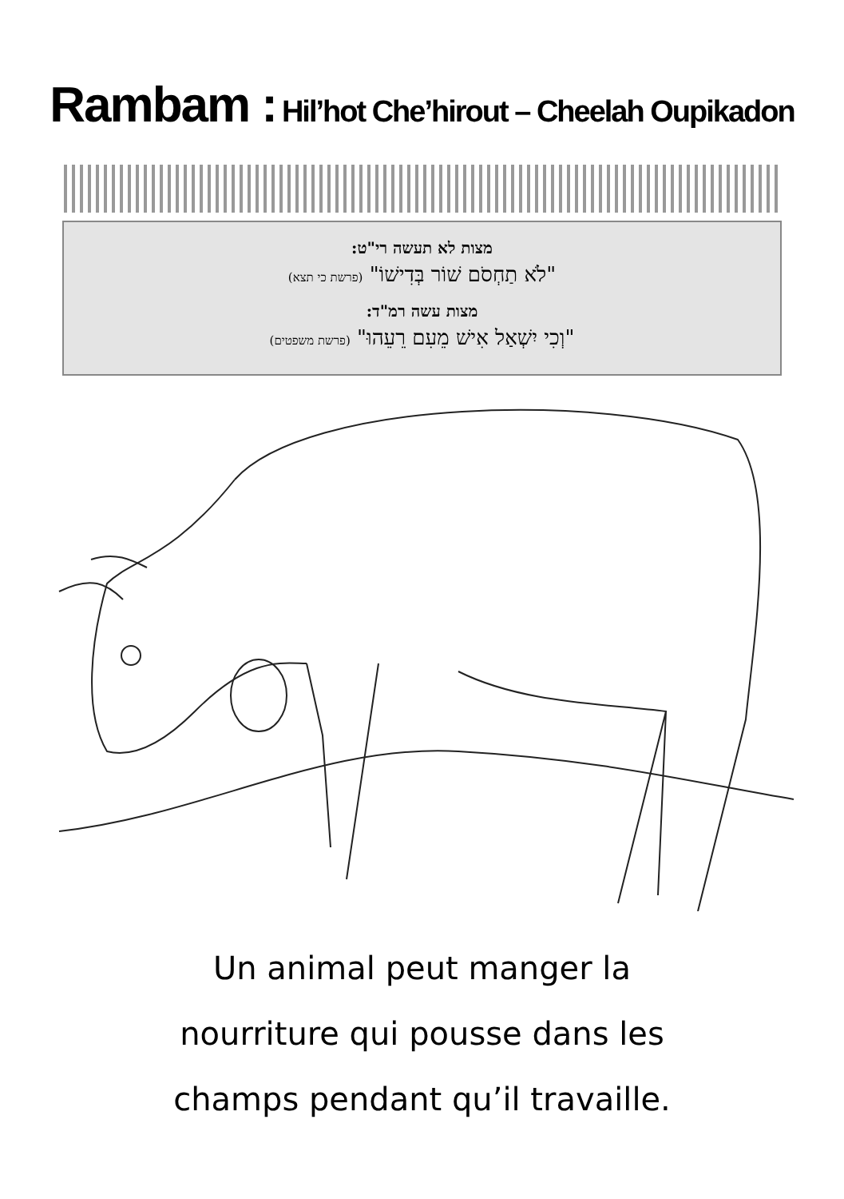Rambam : Hil’hot Che’hirout – Cheelah Oupikadon
מצות לא תעשה רי"ט:
"לֹא תַחְסֹם שׁוֹר בְּדִישׁוֹ" (פרשת כי תצא)
מצות עשה רמ"ד:
"וְכִי יִשְׁאַל אִישׁ מֵעִם רֵעֵהוּ" (פרשת משפטים)
Un animal peut manger la
nourriture qui pousse dans les
champs pendant qu’il travaille.